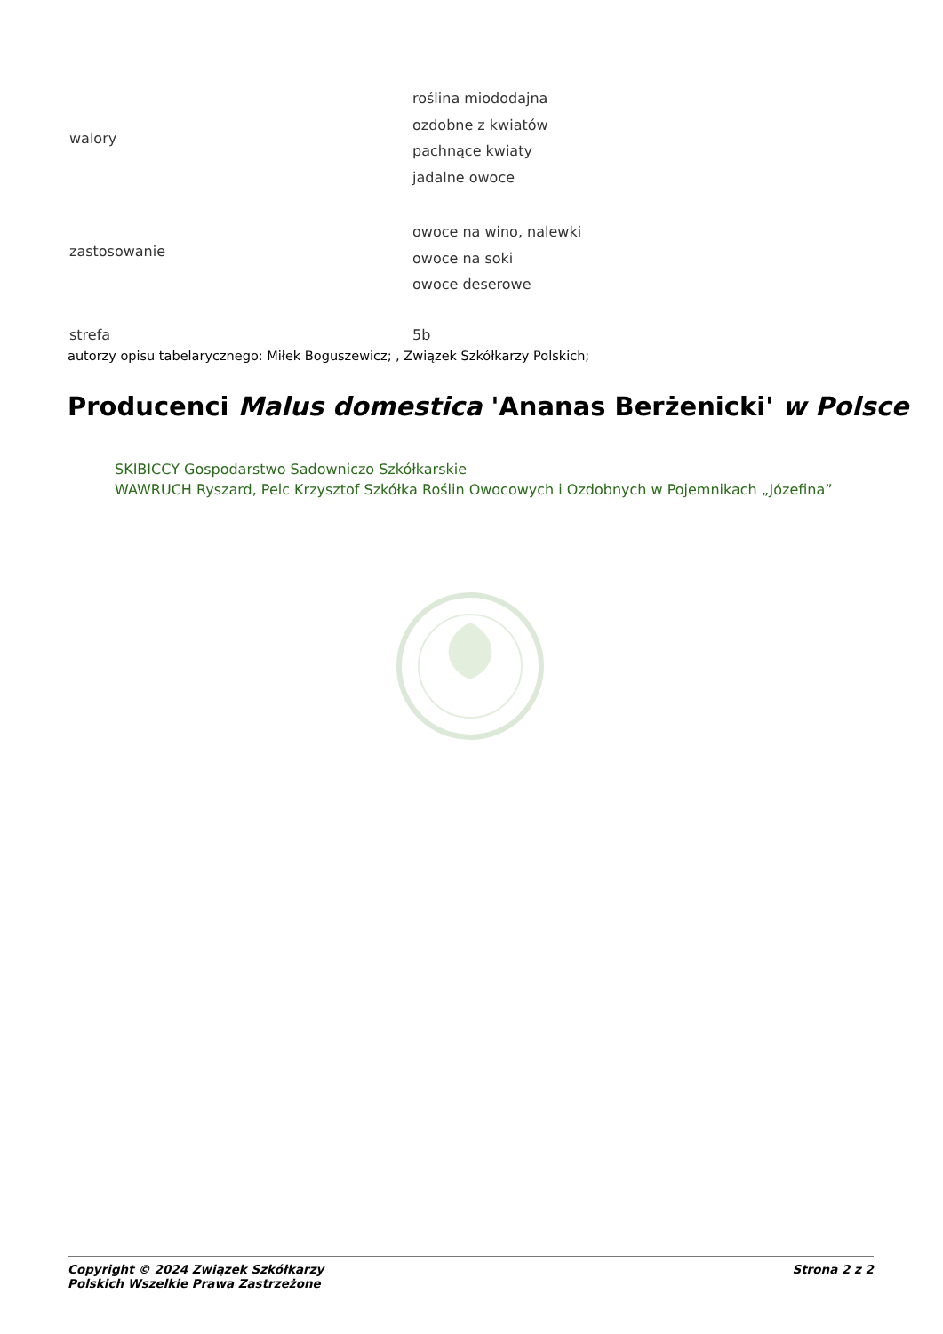| walory | roślina miododajna ozdobne z kwiatów pachnące kwiaty jadalne owoce |
| zastosowanie | owoce na wino, nalewki owoce na soki owoce deserowe |
| strefa | 5b |
autorzy opisu tabelarycznego: Miłek Boguszewicz; , Związek Szkółkarzy Polskich;
Producenci Malus domestica 'Ananas Berżenicki' w Polsce
SKIBICCY Gospodarstwo Sadowniczo Szkółkarskie
WAWRUCH Ryszard, Pelc Krzysztof Szkółka Roślin Owocowych i Ozdobnych w Pojemnikach „Józefina”
Copyright © 2024 Związek Szkółkarzy
Polskich Wszelkie Prawa Zastrzeżone
Strona 2 z 2